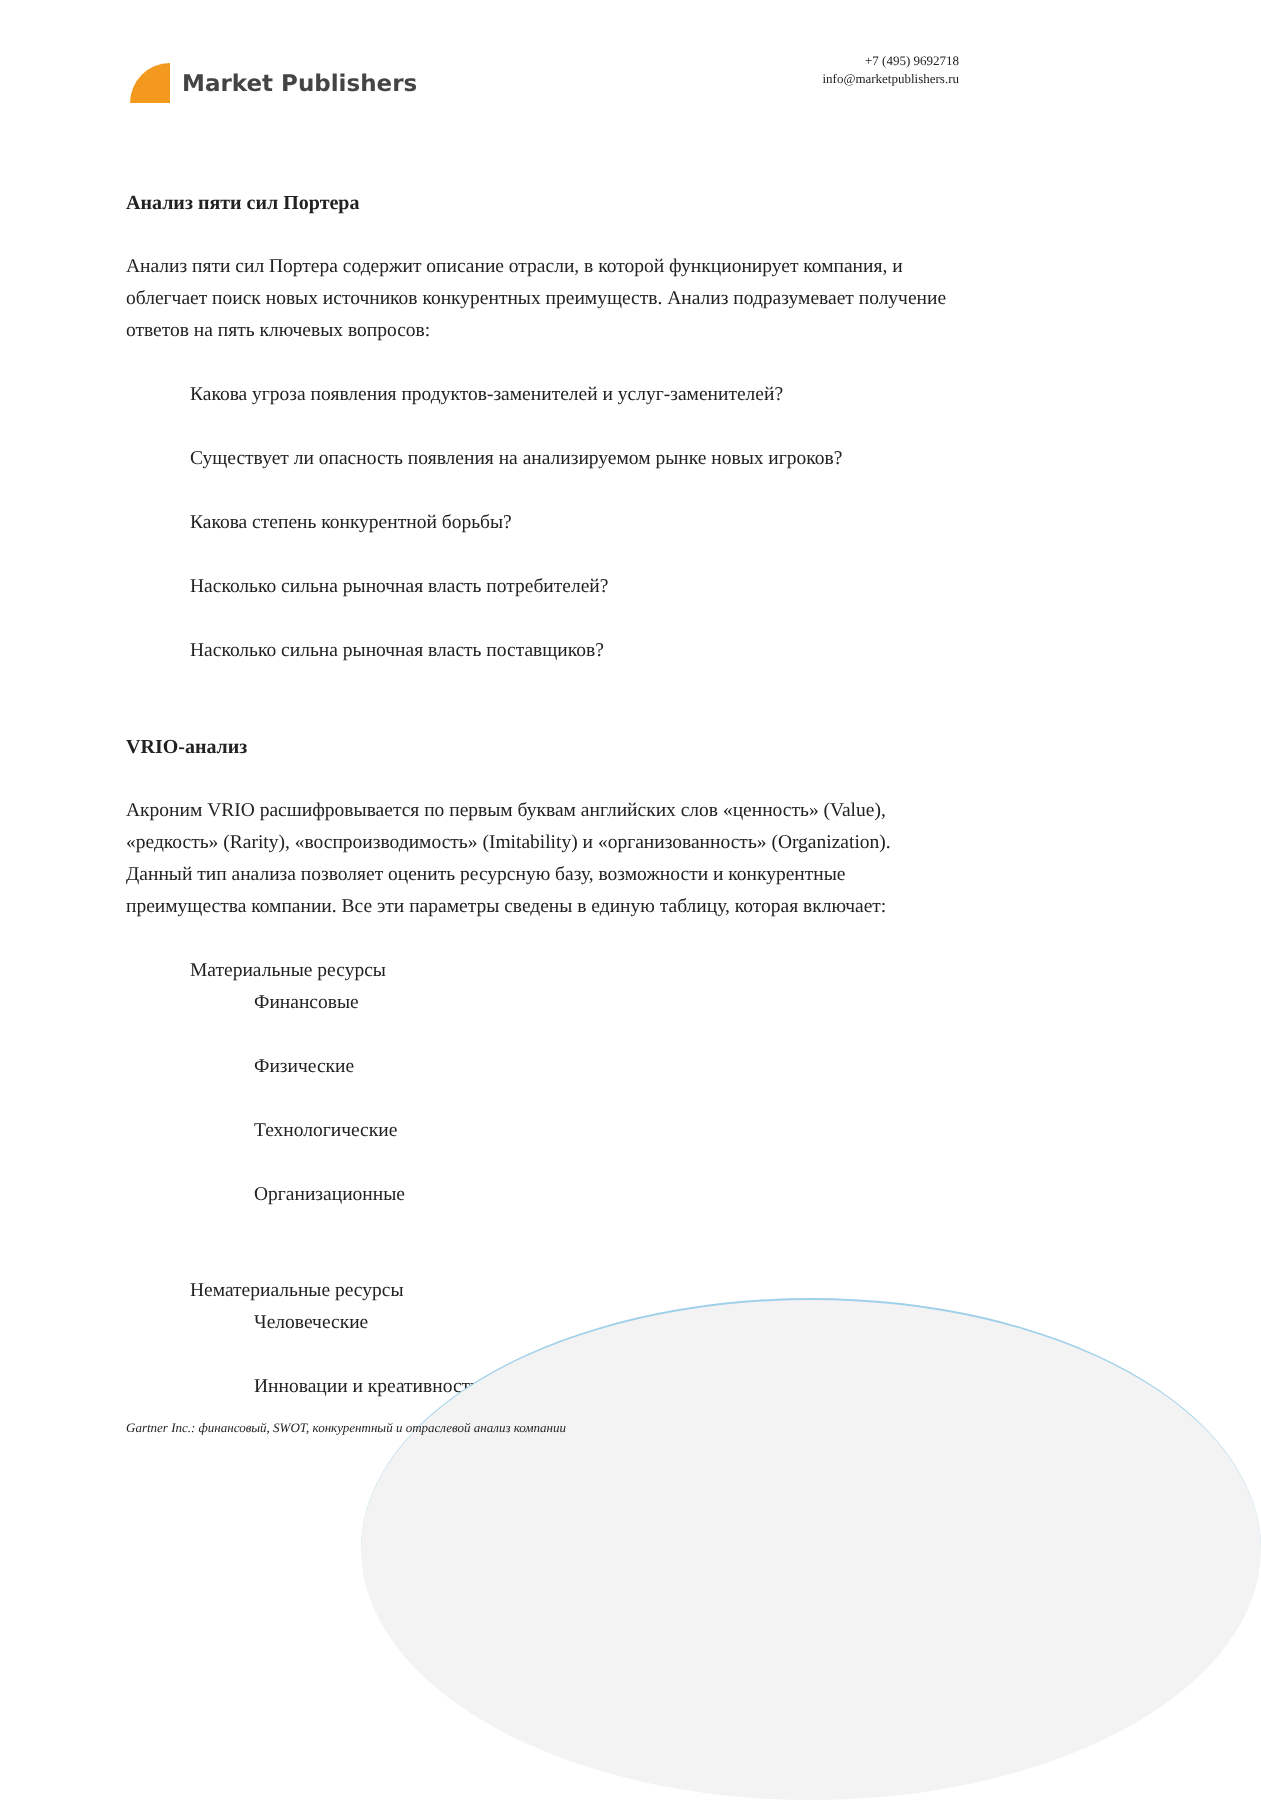Market Publishers
+7 (495) 9692718
info@marketpublishers.ru
Анализ пяти сил Портера
Анализ пяти сил Портера содержит описание отрасли, в которой функционирует компания, и облегчает поиск новых источников конкурентных преимуществ. Анализ подразумевает получение ответов на пять ключевых вопросов:
Какова угроза появления продуктов-заменителей и услуг-заменителей?
Существует ли опасность появления на анализируемом рынке новых игроков?
Какова степень конкурентной борьбы?
Насколько сильна рыночная власть потребителей?
Насколько сильна рыночная власть поставщиков?
VRIO-анализ
Акроним VRIO расшифровывается по первым буквам английских слов «ценность» (Value), «редкость» (Rarity), «воспроизводимость» (Imitability) и «организованность» (Organization). Данный тип анализа позволяет оценить ресурсную базу, возможности и конкурентные преимущества компании. Все эти параметры сведены в единую таблицу, которая включает:
Материальные ресурсы
Финансовые
Физические
Технологические
Организационные
Нематериальные ресурсы
Человеческие
Инновации и креативность
Gartner Inc.: финансовый, SWOT, конкурентный и отраслевой анализ компании